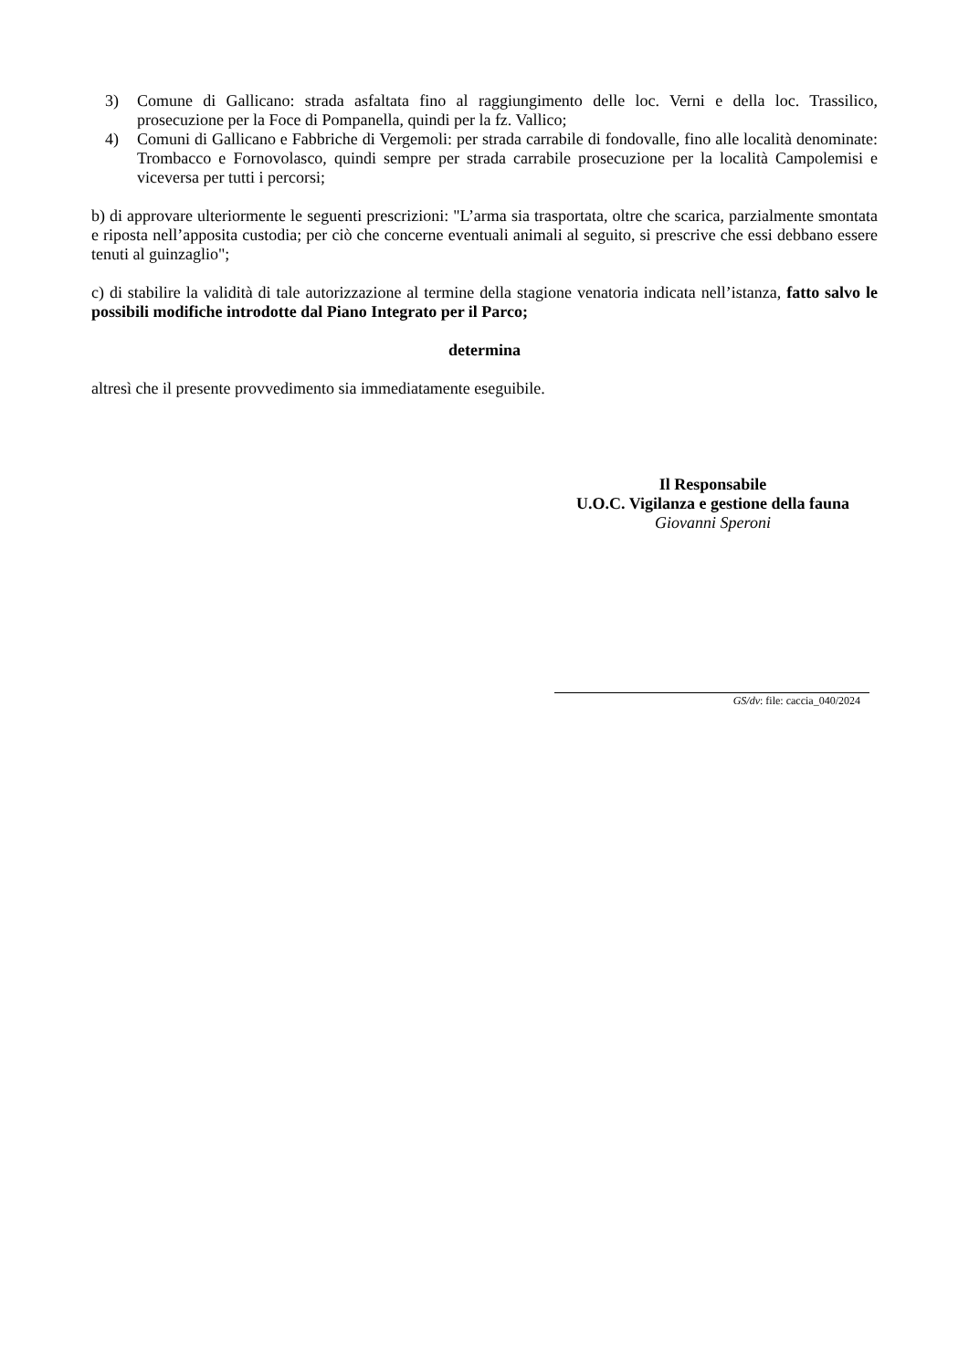3) Comune di Gallicano: strada asfaltata fino al raggiungimento delle loc. Verni e della loc. Trassilico, prosecuzione per la Foce di Pompanella, quindi per la fz. Vallico;
4) Comuni di Gallicano e Fabbriche di Vergemoli: per strada carrabile di fondovalle, fino alle località denominate: Trombacco e Fornovolasco, quindi sempre per strada carrabile prosecuzione per la località Campolemisi e viceversa per tutti i percorsi;
b) di approvare ulteriormente le seguenti prescrizioni: "L’arma sia trasportata, oltre che scarica, parzialmente smontata e riposta nell’apposita custodia; per ciò che concerne eventuali animali al seguito, si prescrive che essi debbano essere tenuti al guinzaglio";
c) di stabilire la validità di tale autorizzazione al termine della stagione venatoria indicata nell’istanza, fatto salvo le possibili modifiche introdotte dal Piano Integrato per il Parco;
determina
altresì che il presente provvedimento sia immediatamente eseguibile.
Il Responsabile
U.O.C. Vigilanza e gestione della fauna
Giovanni Speroni
GS/dv: file: caccia_040/2024